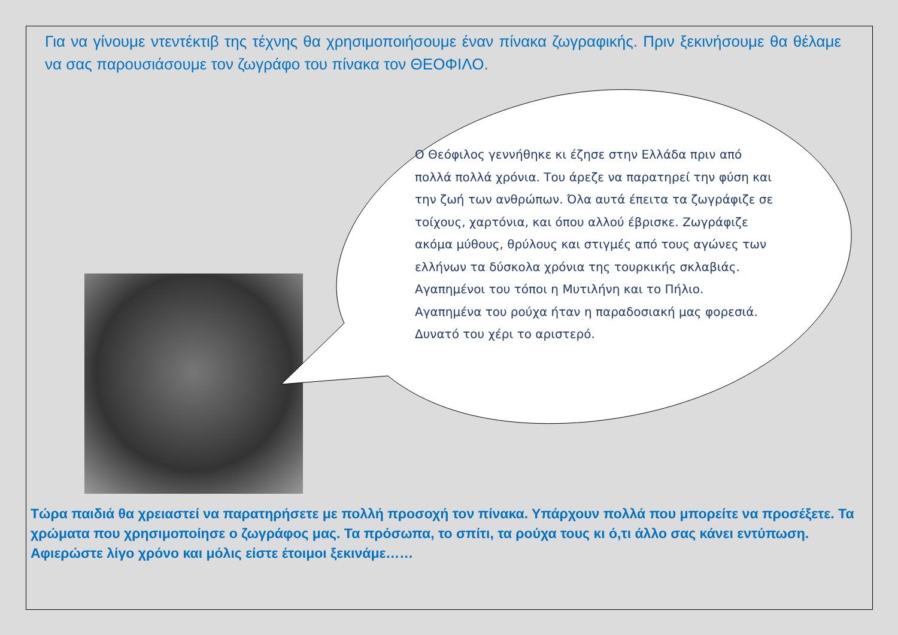Για να γίνουμε ντεντέκτιβ της τέχνης θα χρησιμοποιήσουμε έναν πίνακα ζωγραφικής. Πριν ξεκινήσουμε θα θέλαμε να σας παρουσιάσουμε τον ζωγράφο του πίνακα τον ΘΕΟΦΙΛΟ.
Ο Θεόφιλος γεννήθηκε κι έζησε στην Ελλάδα πριν από πολλά πολλά χρόνια. Του άρεζε να παρατηρεί την φύση και την ζωή των ανθρώπων. Όλα αυτά έπειτα τα ζωγράφιζε σε τοίχους, χαρτόνια, και όπου αλλού έβρισκε. Ζωγράφιζε ακόμα μύθους, θρύλους και στιγμές από τους αγώνες των ελλήνων τα δύσκολα χρόνια της τουρκικής σκλαβιάς. Αγαπημένοι του τόποι η Μυτιλήνη και το Πήλιο. Αγαπημένα του ρούχα ήταν η παραδοσιακή μας φορεσιά. Δυνατό του χέρι το αριστερό.
Τώρα παιδιά θα χρειαστεί να παρατηρήσετε με πολλή προσοχή τον πίνακα. Υπάρχουν πολλά που μπορείτε να προσέξετε. Τα χρώματα που χρησιμοποίησε ο ζωγράφος μας. Τα πρόσωπα, το σπίτι, τα ρούχα τους κι ό,τι άλλο σας κάνει εντύπωση. Αφιερώστε λίγο χρόνο και μόλις είστε έτοιμοι ξεκινάμε……